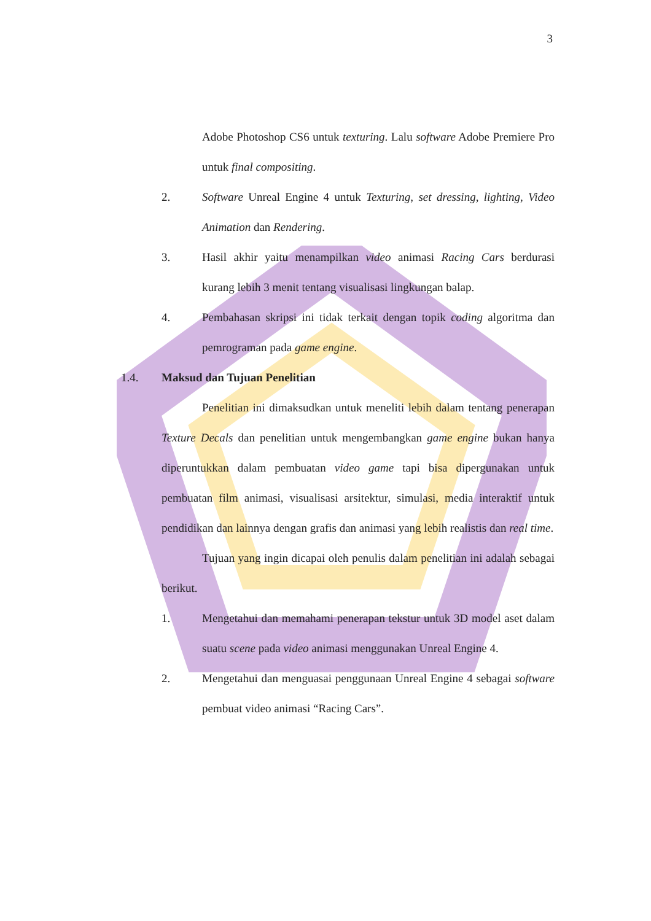3
Adobe Photoshop CS6 untuk texturing. Lalu software Adobe Premiere Pro untuk final compositing.
2. Software Unreal Engine 4 untuk Texturing, set dressing, lighting, Video Animation dan Rendering.
3. Hasil akhir yaitu menampilkan video animasi Racing Cars berdurasi kurang lebih 3 menit tentang visualisasi lingkungan balap.
4. Pembahasan skripsi ini tidak terkait dengan topik coding algoritma dan pemrograman pada game engine.
1.4. Maksud dan Tujuan Penelitian
Penelitian ini dimaksudkan untuk meneliti lebih dalam tentang penerapan Texture Decals dan penelitian untuk mengembangkan game engine bukan hanya diperuntukkan dalam pembuatan video game tapi bisa dipergunakan untuk pembuatan film animasi, visualisasi arsitektur, simulasi, media interaktif untuk pendidikan dan lainnya dengan grafis dan animasi yang lebih realistis dan real time.
Tujuan yang ingin dicapai oleh penulis dalam penelitian ini adalah sebagai berikut.
1. Mengetahui dan memahami penerapan tekstur untuk 3D model aset dalam suatu scene pada video animasi menggunakan Unreal Engine 4.
2. Mengetahui dan menguasai penggunaan Unreal Engine 4 sebagai software pembuat video animasi “Racing Cars”.